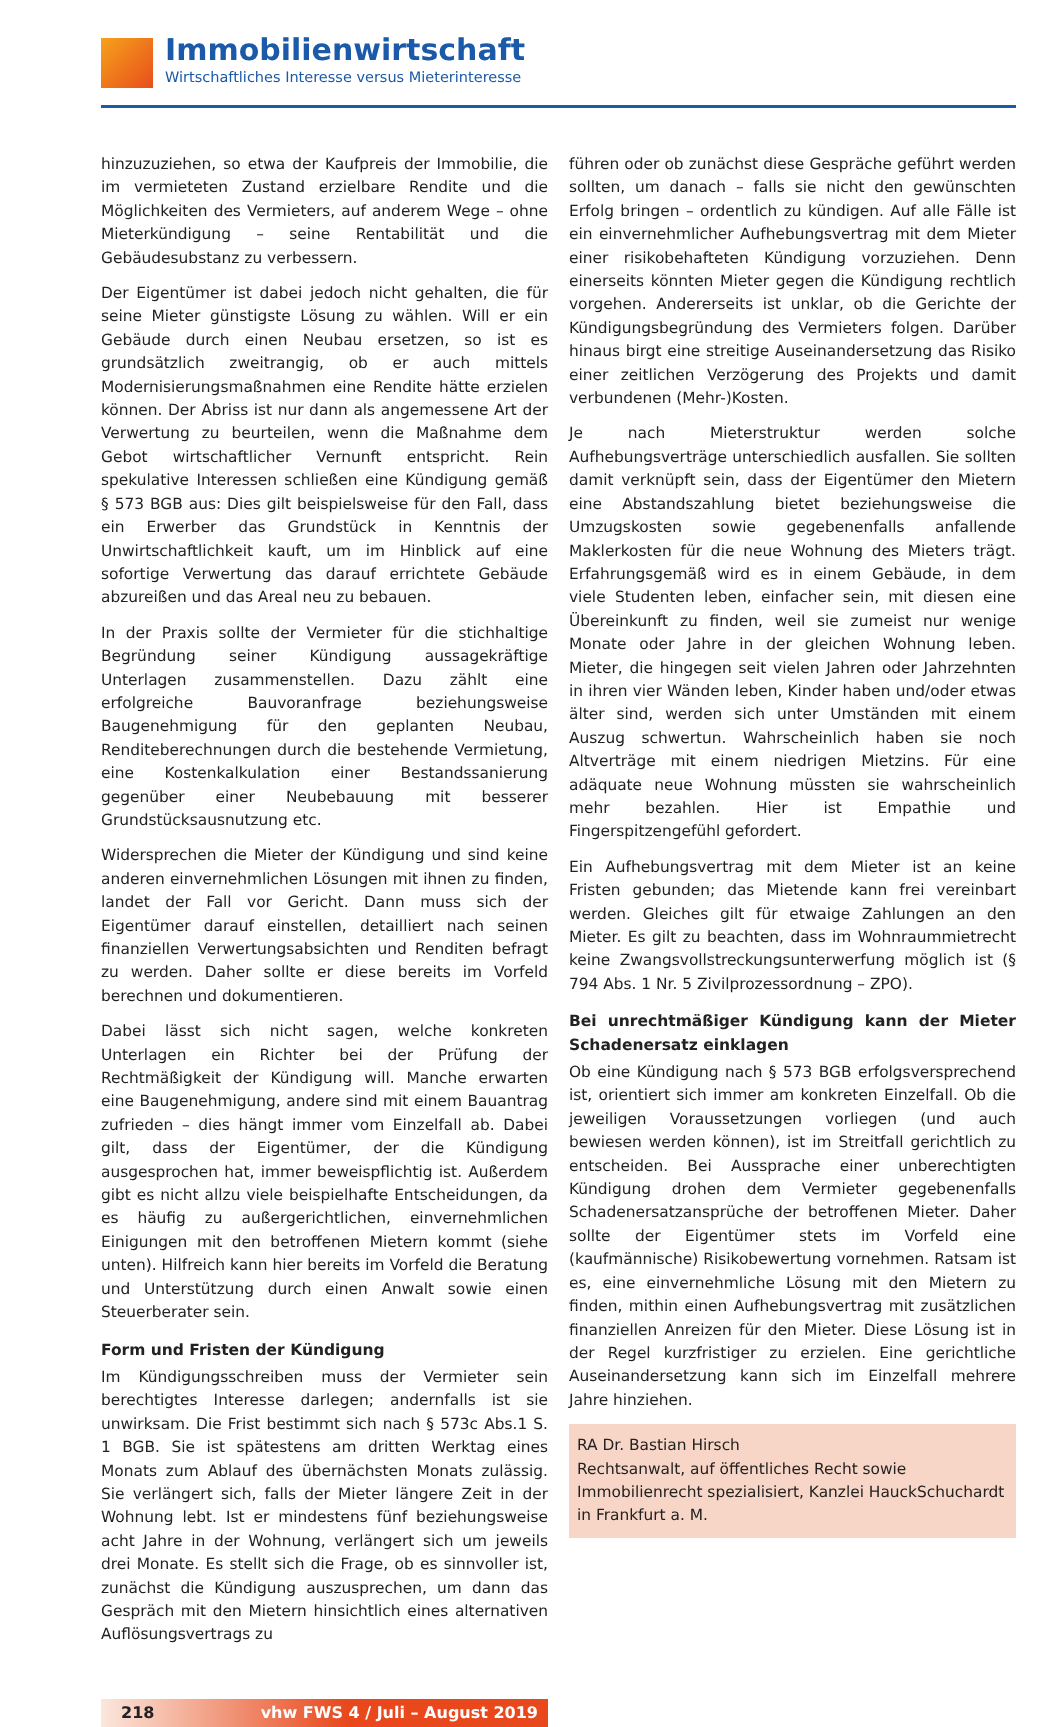Immobilienwirtschaft
Wirtschaftliches Interesse versus Mieterinteresse
hinzuzuziehen, so etwa der Kaufpreis der Immobilie, die im vermieteten Zustand erzielbare Rendite und die Möglichkeiten des Vermieters, auf anderem Wege – ohne Mieterkündigung – seine Rentabilität und die Gebäudesubstanz zu verbessern.
Der Eigentümer ist dabei jedoch nicht gehalten, die für seine Mieter günstigste Lösung zu wählen. Will er ein Gebäude durch einen Neubau ersetzen, so ist es grundsätzlich zweitrangig, ob er auch mittels Modernisierungsmaßnahmen eine Rendite hätte erzielen können. Der Abriss ist nur dann als angemessene Art der Verwertung zu beurteilen, wenn die Maßnahme dem Gebot wirtschaftlicher Vernunft entspricht. Rein spekulative Interessen schließen eine Kündigung gemäß § 573 BGB aus: Dies gilt beispielsweise für den Fall, dass ein Erwerber das Grundstück in Kenntnis der Unwirtschaftlichkeit kauft, um im Hinblick auf eine sofortige Verwertung das darauf errichtete Gebäude abzureißen und das Areal neu zu bebauen.
In der Praxis sollte der Vermieter für die stichhaltige Begründung seiner Kündigung aussagekräftige Unterlagen zusammenstellen. Dazu zählt eine erfolgreiche Bauvoranfrage beziehungsweise Baugenehmigung für den geplanten Neubau, Renditeberechnungen durch die bestehende Vermietung, eine Kostenkalkulation einer Bestandssanierung gegenüber einer Neubebauung mit besserer Grundstücksausnutzung etc.
Widersprechen die Mieter der Kündigung und sind keine anderen einvernehmlichen Lösungen mit ihnen zu finden, landet der Fall vor Gericht. Dann muss sich der Eigentümer darauf einstellen, detailliert nach seinen finanziellen Verwertungsabsichten und Renditen befragt zu werden. Daher sollte er diese bereits im Vorfeld berechnen und dokumentieren.
Dabei lässt sich nicht sagen, welche konkreten Unterlagen ein Richter bei der Prüfung der Rechtmäßigkeit der Kündigung will. Manche erwarten eine Baugenehmigung, andere sind mit einem Bauantrag zufrieden – dies hängt immer vom Einzelfall ab. Dabei gilt, dass der Eigentümer, der die Kündigung ausgesprochen hat, immer beweispflichtig ist. Außerdem gibt es nicht allzu viele beispielhafte Entscheidungen, da es häufig zu außergerichtlichen, einvernehmlichen Einigungen mit den betroffenen Mietern kommt (siehe unten). Hilfreich kann hier bereits im Vorfeld die Beratung und Unterstützung durch einen Anwalt sowie einen Steuerberater sein.
Form und Fristen der Kündigung
Im Kündigungsschreiben muss der Vermieter sein berechtigtes Interesse darlegen; andernfalls ist sie unwirksam. Die Frist bestimmt sich nach § 573c Abs.1 S. 1 BGB. Sie ist spätestens am dritten Werktag eines Monats zum Ablauf des übernächsten Monats zulässig. Sie verlängert sich, falls der Mieter längere Zeit in der Wohnung lebt. Ist er mindestens fünf beziehungsweise acht Jahre in der Wohnung, verlängert sich um jeweils drei Monate. Es stellt sich die Frage, ob es sinnvoller ist, zunächst die Kündigung auszusprechen, um dann das Gespräch mit den Mietern hinsichtlich eines alternativen Auflösungsvertrags zu
führen oder ob zunächst diese Gespräche geführt werden sollten, um danach – falls sie nicht den gewünschten Erfolg bringen – ordentlich zu kündigen. Auf alle Fälle ist ein einvernehmlicher Aufhebungsvertrag mit dem Mieter einer risikobehafteten Kündigung vorzuziehen. Denn einerseits könnten Mieter gegen die Kündigung rechtlich vorgehen. Andererseits ist unklar, ob die Gerichte der Kündigungsbegründung des Vermieters folgen. Darüber hinaus birgt eine streitige Auseinandersetzung das Risiko einer zeitlichen Verzögerung des Projekts und damit verbundenen (Mehr-)Kosten.
Je nach Mieterstruktur werden solche Aufhebungsverträge unterschiedlich ausfallen. Sie sollten damit verknüpft sein, dass der Eigentümer den Mietern eine Abstandszahlung bietet beziehungsweise die Umzugskosten sowie gegebenenfalls anfallende Maklerkosten für die neue Wohnung des Mieters trägt. Erfahrungsgemäß wird es in einem Gebäude, in dem viele Studenten leben, einfacher sein, mit diesen eine Übereinkunft zu finden, weil sie zumeist nur wenige Monate oder Jahre in der gleichen Wohnung leben. Mieter, die hingegen seit vielen Jahren oder Jahrzehnten in ihren vier Wänden leben, Kinder haben und/oder etwas älter sind, werden sich unter Umständen mit einem Auszug schwertun. Wahrscheinlich haben sie noch Altverträge mit einem niedrigen Mietzins. Für eine adäquate neue Wohnung müssten sie wahrscheinlich mehr bezahlen. Hier ist Empathie und Fingerspitzengefühl gefordert.
Ein Aufhebungsvertrag mit dem Mieter ist an keine Fristen gebunden; das Mietende kann frei vereinbart werden. Gleiches gilt für etwaige Zahlungen an den Mieter. Es gilt zu beachten, dass im Wohnraummietrecht keine Zwangsvollstreckungsunterwerfung möglich ist (§ 794 Abs. 1 Nr. 5 Zivilprozessordnung – ZPO).
Bei unrechtmäßiger Kündigung kann der Mieter Schadenersatz einklagen
Ob eine Kündigung nach § 573 BGB erfolgsversprechend ist, orientiert sich immer am konkreten Einzelfall. Ob die jeweiligen Voraussetzungen vorliegen (und auch bewiesen werden können), ist im Streitfall gerichtlich zu entscheiden. Bei Aussprache einer unberechtigten Kündigung drohen dem Vermieter gegebenenfalls Schadenersatzansprüche der betroffenen Mieter. Daher sollte der Eigentümer stets im Vorfeld eine (kaufmännische) Risikobewertung vornehmen. Ratsam ist es, eine einvernehmliche Lösung mit den Mietern zu finden, mithin einen Aufhebungsvertrag mit zusätzlichen finanziellen Anreizen für den Mieter. Diese Lösung ist in der Regel kurzfristiger zu erzielen. Eine gerichtliche Auseinandersetzung kann sich im Einzelfall mehrere Jahre hinziehen.
RA Dr. Bastian Hirsch
Rechtsanwalt, auf öffentliches Recht sowie Immobilienrecht spezialisiert, Kanzlei HauckSchuchardt in Frankfurt a. M.
218 vhw FWS 4 / Juli – August 2019